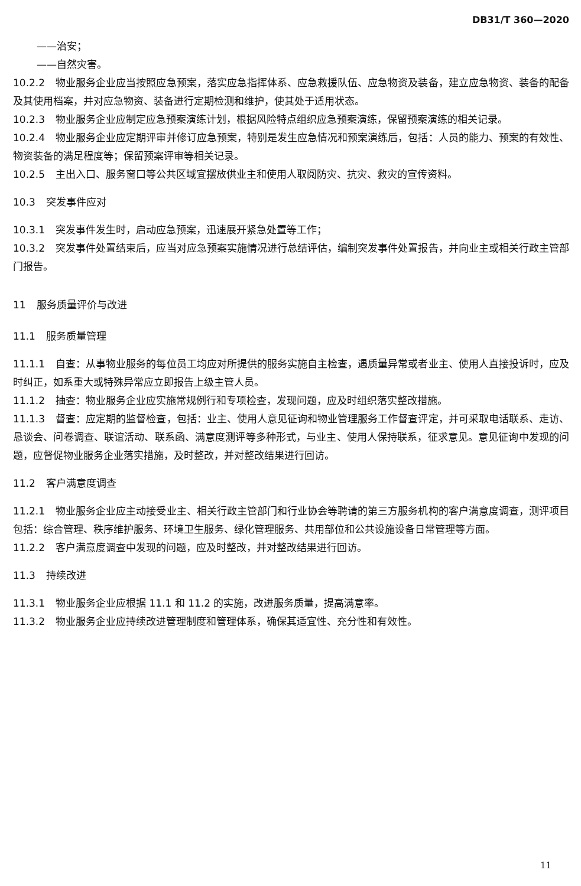DB31/T 360—2020
——治安；
——自然灾害。
10.2.2 物业服务企业应当按照应急预案，落实应急指挥体系、应急救援队伍、应急物资及装备，建立应急物资、装备的配备及其使用档案，并对应急物资、装备进行定期检测和维护，使其处于适用状态。
10.2.3 物业服务企业应制定应急预案演练计划，根据风险特点组织应急预案演练，保留预案演练的相关记录。
10.2.4 物业服务企业应定期评审并修订应急预案，特别是发生应急情况和预案演练后，包括：人员的能力、预案的有效性、物资装备的满足程度等；保留预案评审等相关记录。
10.2.5 主出入口、服务窗口等公共区域宜摆放供业主和使用人取阅防灾、抗灾、救灾的宣传资料。
10.3 突发事件应对
10.3.1 突发事件发生时，启动应急预案，迅速展开紧急处置等工作；
10.3.2 突发事件处置结束后，应当对应急预案实施情况进行总结评估，编制突发事件处置报告，并向业主或相关行政主管部门报告。
11 服务质量评价与改进
11.1 服务质量管理
11.1.1 自查：从事物业服务的每位员工均应对所提供的服务实施自主检查，遇质量异常或者业主、使用人直接投诉时，应及时纠正，如系重大或特殊异常应立即报告上级主管人员。
11.1.2 抽查：物业服务企业应实施常规例行和专项检查，发现问题，应及时组织落实整改措施。
11.1.3 督查：应定期的监督检查，包括：业主、使用人意见征询和物业管理服务工作督查评定，并可采取电话联系、走访、恳谈会、问卷调查、联谊活动、联系函、满意度测评等多种形式，与业主、使用人保持联系，征求意见。意见征询中发现的问题，应督促物业服务企业落实措施，及时整改，并对整改结果进行回访。
11.2 客户满意度调查
11.2.1 物业服务企业应主动接受业主、相关行政主管部门和行业协会等聘请的第三方服务机构的客户满意度调查，测评项目包括：综合管理、秩序维护服务、环境卫生服务、绿化管理服务、共用部位和公共设施设备日常管理等方面。
11.2.2 客户满意度调查中发现的问题，应及时整改，并对整改结果进行回访。
11.3 持续改进
11.3.1 物业服务企业应根据 11.1 和 11.2 的实施，改进服务质量，提高满意率。
11.3.2 物业服务企业应持续改进管理制度和管理体系，确保其适宜性、充分性和有效性。
11